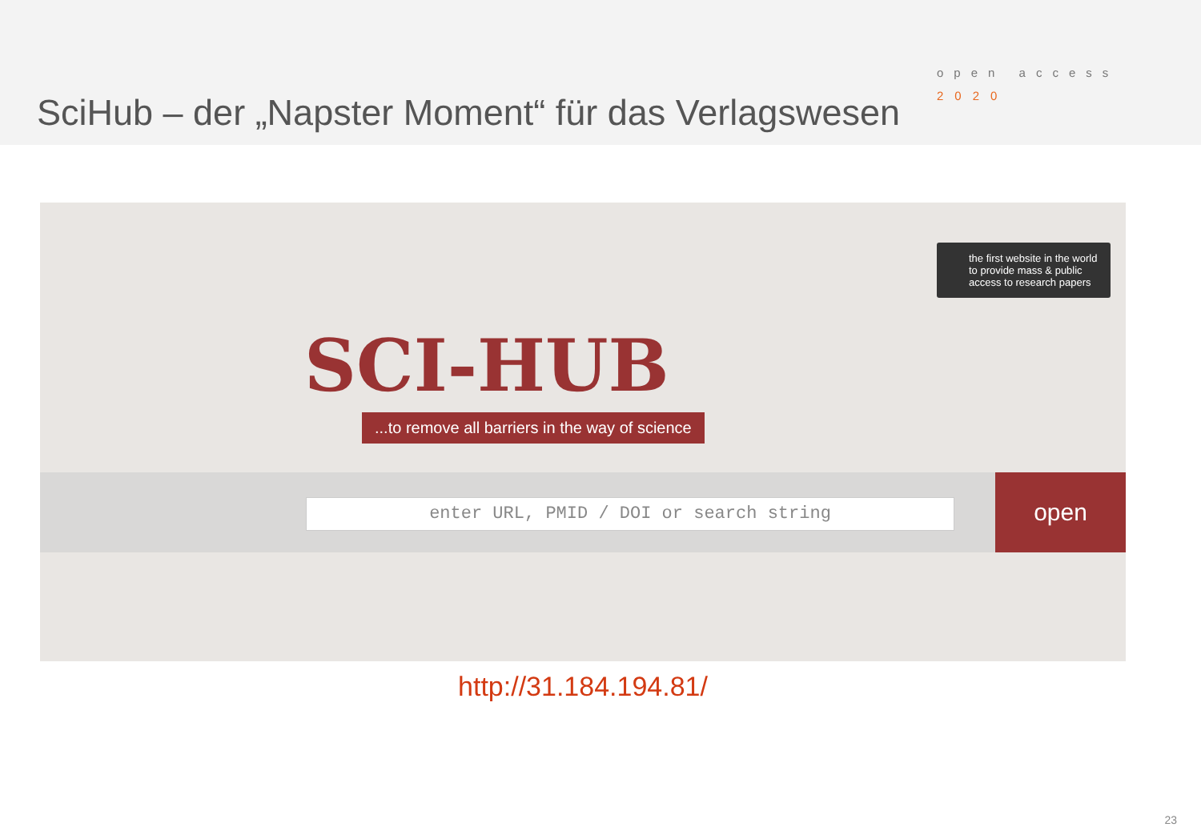SciHub – der „Napster Moment“ für das Verlagswesen
open access
2020
the first website in the world to provide mass & public access to research papers
SCI-HUB
...to remove all barriers in the way of science
enter URL, PMID / DOI or search string
open
http://31.184.194.81/
23